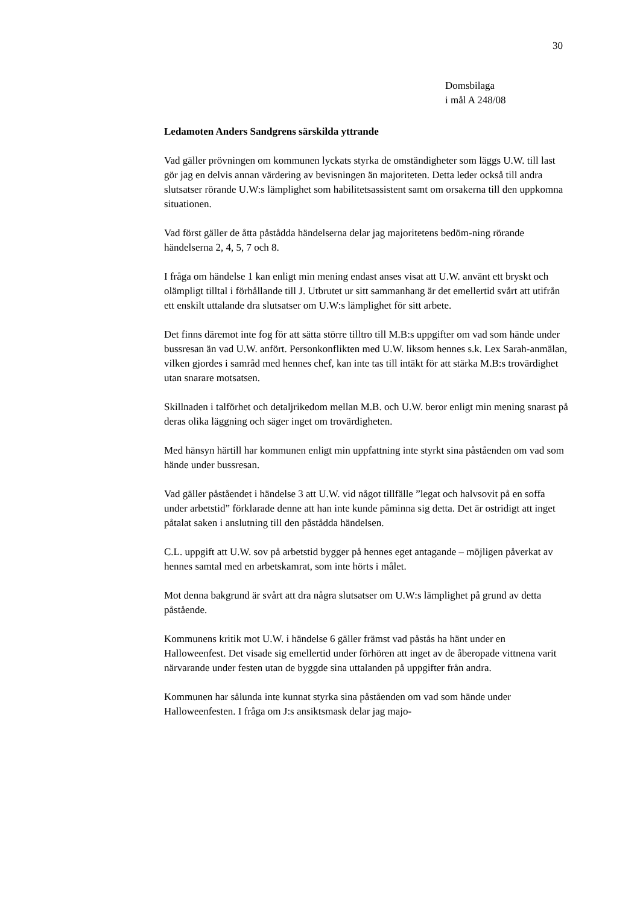30
Domsbilaga
i mål A 248/08
Ledamoten Anders Sandgrens särskilda yttrande
Vad gäller prövningen om kommunen lyckats styrka de omständigheter som läggs U.W. till last gör jag en delvis annan värdering av bevisningen än majoriteten. Detta leder också till andra slutsatser rörande U.W:s lämplighet som habilitetsassistent samt om orsakerna till den uppkomna situationen.
Vad först gäller de åtta påstådda händelserna delar jag majoritetens bedöm-ning rörande händelserna 2, 4, 5, 7 och 8.
I fråga om händelse 1 kan enligt min mening endast anses visat att U.W. använt ett bryskt och olämpligt tilltal i förhållande till J. Utbrutet ur sitt sammanhang är det emellertid svårt att utifrån ett enskilt uttalande dra slutsatser om U.W:s lämplighet för sitt arbete.
Det finns däremot inte fog för att sätta större tilltro till M.B:s uppgifter om vad som hände under bussresan än vad U.W. anfört. Personkonflikten med U.W. liksom hennes s.k. Lex Sarah-anmälan, vilken gjordes i samråd med hennes chef, kan inte tas till intäkt för att stärka M.B:s trovärdighet utan snarare motsatsen.
Skillnaden i talförhet och detaljrikedom mellan M.B. och U.W. beror enligt min mening snarast på deras olika läggning och säger inget om trovärdigheten.
Med hänsyn härtill har kommunen enligt min uppfattning inte styrkt sina påståenden om vad som hände under bussresan.
Vad gäller påståendet i händelse 3 att U.W. vid något tillfälle ”legat och halvsovit på en soffa under arbetstid” förklarade denne att han inte kunde påminna sig detta. Det är ostridigt att inget påtalat saken i anslutning till den påstådda händelsen.
C.L. uppgift att U.W. sov på arbetstid bygger på hennes eget antagande – möjligen påverkat av hennes samtal med en arbetskamrat, som inte hörts i målet.
Mot denna bakgrund är svårt att dra några slutsatser om U.W:s lämplighet på grund av detta påstående.
Kommunens kritik mot U.W. i händelse 6 gäller främst vad påstås ha hänt under en Halloweenfest. Det visade sig emellertid under förhören att inget av de åberopade vittnena varit närvarande under festen utan de byggde sina uttalanden på uppgifter från andra.
Kommunen har sålunda inte kunnat styrka sina påståenden om vad som hände under Halloweenfesten. I fråga om J:s ansiktsmask delar jag majo-